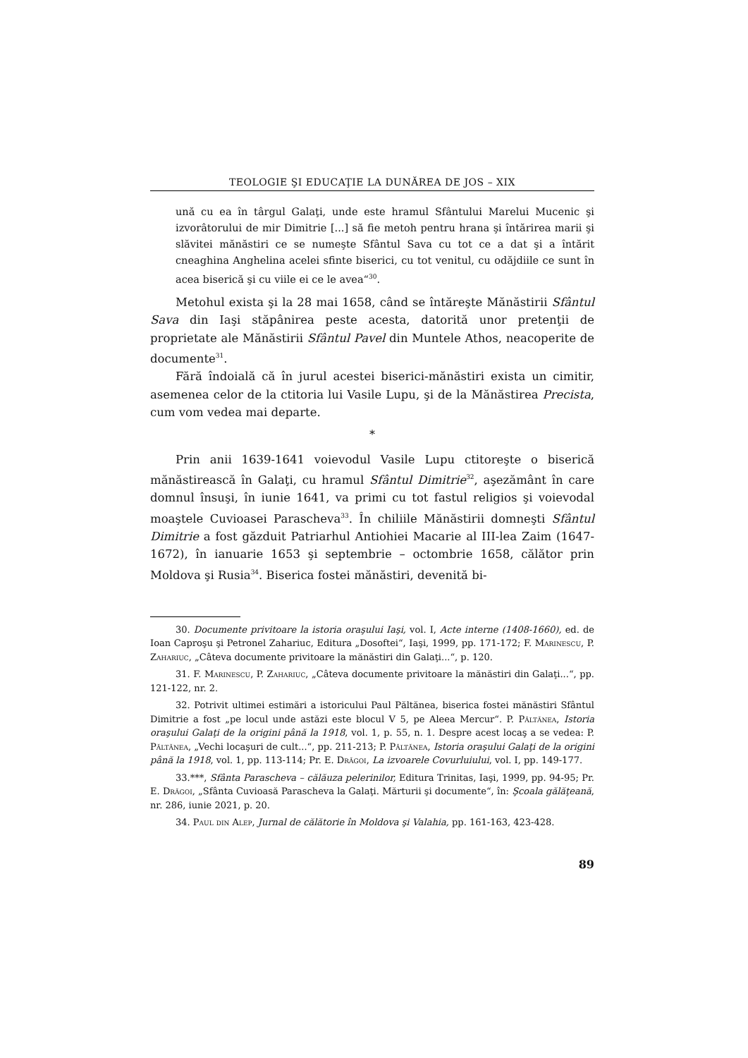TEOLOGIE ŞI EDUCAŢIE LA DUNĂREA DE JOS – XIX
ună cu ea în târgul Galaţi, unde este hramul Sfântului Marelui Mucenic şi izvorâtorului de mir Dimitrie [...] să fie metoh pentru hrana şi întărirea marii şi slăvitei mănăstiri ce se numeşte Sfântul Sava cu tot ce a dat şi a întărit cneaghina Anghelina acelei sfinte biserici, cu tot venitul, cu odăjdiile ce sunt în acea biserică şi cu viile ei ce le avea“<sup>30</sup>.
Metohul exista şi la 28 mai 1658, când se întăreşte Mănăstirii Sfântul Sava din Iaşi stăpânirea peste acesta, datorită unor pretenţii de proprietate ale Mănăstirii Sfântul Pavel din Muntele Athos, neacoperite de documente<sup>31</sup>.
Fără îndoială că în jurul acestei biserici-mănăstiri exista un cimitir, asemenea celor de la ctitoria lui Vasile Lupu, şi de la Mănăstirea Precista, cum vom vedea mai departe.
*
Prin anii 1639-1641 voievodul Vasile Lupu ctitoreşte o biserică mănăstirească în Galaţi, cu hramul Sfântul Dimitrie<sup>32</sup>, aşezământ în care domnul însuşi, în iunie 1641, va primi cu tot fastul religios şi voievodal moaştele Cuvioasei Parascheva<sup>33</sup>. În chiliile Mănăstirii domneşti Sfântul Dimitrie a fost găzduit Patriarhul Antiohiei Macarie al III-lea Zaim (1647-1672), în ianuarie 1653 şi septembrie – octombrie 1658, călător prin Moldova şi Rusia<sup>34</sup>. Biserica fostei mănăstiri, devenită bi-
30. Documente privitoare la istoria oraşului Iaşi, vol. I, Acte interne (1408-1660), ed. de Ioan Caproşu şi Petronel Zahariuc, Editura „Dosoftei“, Iaşi, 1999, pp. 171-172; F. Marinescu, P. Zahariuc, „Câteva documente privitoare la mănăstiri din Galaţi...“, p. 120.
31. F. Marinescu, P. Zahariuc, „Câteva documente privitoare la mănăstiri din Galaţi...“, pp. 121-122, nr. 2.
32. Potrivit ultimei estimări a istoricului Paul Păltănea, biserica fostei mănăstiri Sfântul Dimitrie a fost „pe locul unde astăzi este blocul V 5, pe Aleea Mercur“. P. Păltănea, Istoria oraşului Galaţi de la origini până la 1918, vol. 1, p. 55, n. 1. Despre acest locaş a se vedea: P. Păltănea, „Vechi locaşuri de cult...“, pp. 211-213; P. Păltănea, Istoria oraşului Galaţi de la origini până la 1918, vol. 1, pp. 113-114; Pr. E. Drăgoi, La izvoarele Covurluiului, vol. I, pp. 149-177.
33.***, Sfânta Parascheva – călăuza pelerinilor, Editura Trinitas, Iaşi, 1999, pp. 94-95; Pr. E. Drăgoi, „Sfânta Cuvioasă Parascheva la Galaţi. Mărturii şi documente“, în: Şcoala gălăţeană, nr. 286, iunie 2021, p. 20.
34. Paul din Alep, Jurnal de călătorie în Moldova şi Valahia, pp. 161-163, 423-428.
89